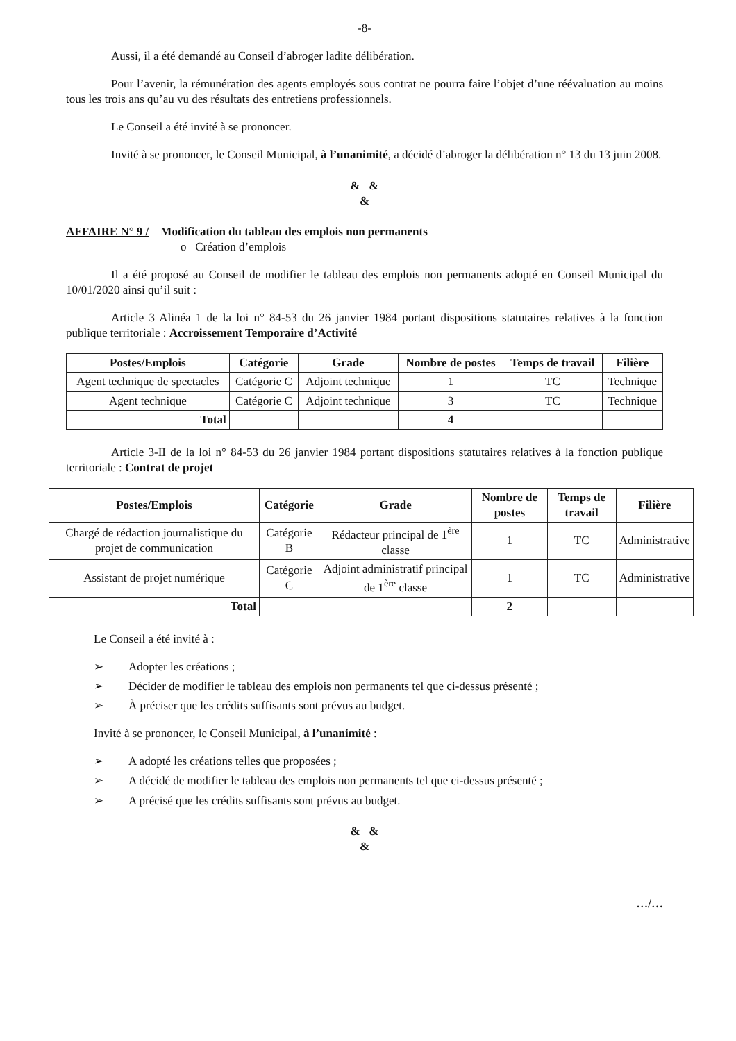-8-
Aussi, il a été demandé au Conseil d’abroger ladite délibération.
Pour l’avenir, la rémunération des agents employés sous contrat ne pourra faire l’objet d’une réévaluation au moins tous les trois ans qu’au vu des résultats des entretiens professionnels.
Le Conseil a été invité à se prononcer.
Invité à se prononcer, le Conseil Municipal, à l’unanimité, a décidé d’abroger la délibération n° 13 du 13 juin 2008.
& &
&
AFFAIRE N° 9 / Modification du tableau des emplois non permanents
o Création d’emplois
Il a été proposé au Conseil de modifier le tableau des emplois non permanents adopté en Conseil Municipal du 10/01/2020 ainsi qu’il suit :
Article 3 Alinéa 1 de la loi n° 84-53 du 26 janvier 1984 portant dispositions statutaires relatives à la fonction publique territoriale : Accroissement Temporaire d’Activité
| Postes/Emplois | Catégorie | Grade | Nombre de postes | Temps de travail | Filière |
| --- | --- | --- | --- | --- | --- |
| Agent technique de spectacles | Catégorie C | Adjoint technique | 1 | TC | Technique |
| Agent technique | Catégorie C | Adjoint technique | 3 | TC | Technique |
| Total | | | 4 | | |
Article 3-II de la loi n° 84-53 du 26 janvier 1984 portant dispositions statutaires relatives à la fonction publique territoriale : Contrat de projet
| Postes/Emplois | Catégorie | Grade | Nombre de postes | Temps de travail | Filière |
| --- | --- | --- | --- | --- | --- |
| Chargé de rédaction journalistique du projet de communication | Catégorie B | Rédacteur principal de 1<sup>ère</sup> classe | 1 | TC | Administrative |
| Assistant de projet numérique | Catégorie C | Adjoint administratif principal de 1<sup>ère</sup> classe | 1 | TC | Administrative |
| Total | | | 2 | | |
Le Conseil a été invité à :
➢ Adopter les créations ;
➢ Décider de modifier le tableau des emplois non permanents tel que ci-dessus présenté ;
➢ À préciser que les crédits suffisants sont prévus au budget.
Invité à se prononcer, le Conseil Municipal, à l’unanimité :
➢ A adopté les créations telles que proposées ;
➢ A décidé de modifier le tableau des emplois non permanents tel que ci-dessus présenté ;
➢ A précisé que les crédits suffisants sont prévus au budget.
& &
&
…/…